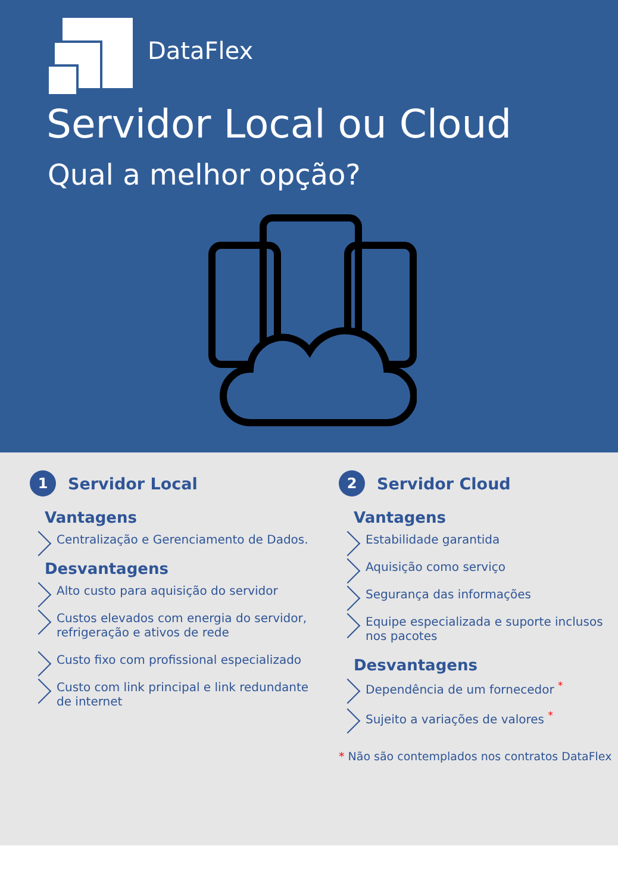DataFlex
Servidor Local ou Cloud
Qual a melhor opção?
1 Servidor Local
Vantagens
Centralização e Gerenciamento de Dados.
Desvantagens
Alto custo para aquisição do servidor
Custos elevados com energia do servidor, refrigeração e ativos de rede
Custo fixo com profissional especializado
Custo com link principal e link redundante de internet
2 Servidor Cloud
Vantagens
Estabilidade garantida
Aquisição como serviço
Segurança das informações
Equipe especializada e suporte inclusos nos pacotes
Desvantagens
Dependência de um fornecedor <sup>*</sup>
Sujeito a variações de valores <sup>*</sup>
* Não são contemplados nos contratos DataFlex